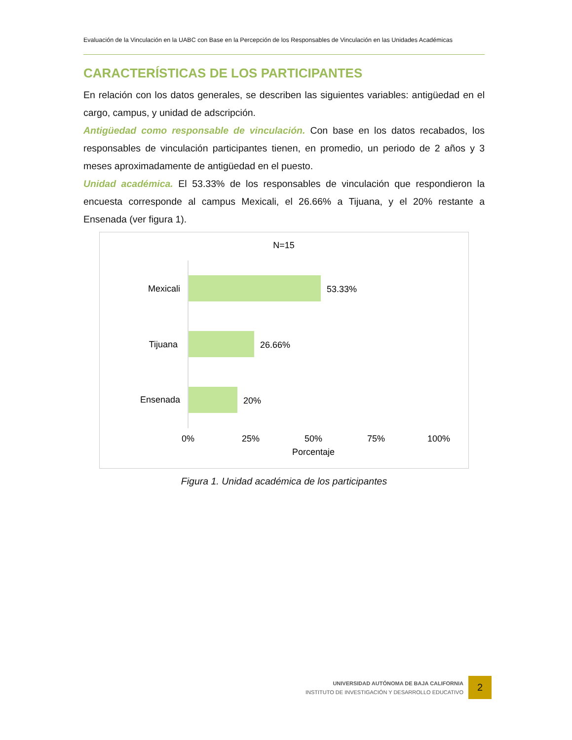Evaluación de la Vinculación en la UABC con Base en la Percepción de los Responsables de Vinculación en las Unidades Académicas
CARACTERÍSTICAS DE LOS PARTICIPANTES
En relación con los datos generales, se describen las siguientes variables: antigüedad en el cargo, campus, y unidad de adscripción.
Antigüedad como responsable de vinculación. Con base en los datos recabados, los responsables de vinculación participantes tienen, en promedio, un periodo de 2 años y 3 meses aproximadamente de antigüedad en el puesto.
Unidad académica. El 53.33% de los responsables de vinculación que respondieron la encuesta corresponde al campus Mexicali, el 26.66% a Tijuana, y el 20% restante a Ensenada (ver figura 1).
N=15
Mexicali
53.33%
Tijuana
26.66%
Ensenada
20%
0%
25%
50%
75%
100%
Porcentaje
Figura 1. Unidad académica de los participantes
UNIVERSIDAD AUTÓNOMA DE BAJA CALIFORNIA
INSTITUTO DE INVESTIGACIÓN Y DESARROLLO EDUCATIVO
2